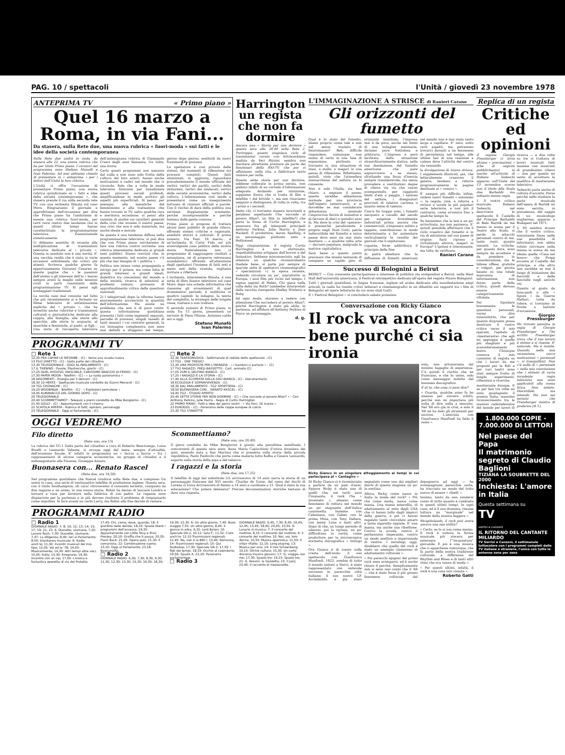PAG. 10 / spettacoli l'Unità / giovedì 23 novembre 1978
ANTEPRIMA TV « Primo piano »
Quel 16 marzo a Roma, in via Fani...
Da stasera, sulla Rete due, una nuova rubrica « fuori-moda » sui fatti e le idee della società contemporanea
Sulla Rete due andrà in onda, da stasera alle 22, una nuova rubrica che ha per titolo Primo piano. I curatori del programma sono Stefano Munafò e Ivan Palermo. Ad essi abbiamo chiesto di presentare in « anteprima » per i lettori dell'Unità la loro rubrica.
L'Unità ci offre l'occasione di presentare Primo piano, una nuova rubrica quindicinale su « fatti e idee della società contemporanea », che stasera prende il via sulla seconda rete TV, con una inchiesta filmata sul caso Moro. Ringraziamo il giornale e approfittiamo dell'occasione per dire che Primo piano ha l'ambizione di essere una rubrica fuori-moda, per certi versi contro due tendenze che in questi ultimi tempi hanno caratterizzato la programmazione televisiva. Esaminiamole sinteticamente.
1) Abbiamo assistito di recente alla moltiplicazione di trasmissioni televisive dedicate al « privato ». Questa in assoluto non è una novità. E' una vecchia realtà che è stata in varie occasioni sottolineata dai critici più attenti. Scriveva qualche giorno fa opportunamente Giovanni Cesareo su queste pagine che « le passioni dell'animo e gli interessi dell'io » hanno sempre avuto la meglio sulle tensioni civili in parti consistenti della programmazione TV. Si pensi agli sceneggiati tradizionali.
La novità caso mai consiste nel fatto che più recentemente si è formato un filone televisivo di enfatizzazione esplicita del « privato », che ha investito anche rubriche e trasmissioni culturali e giornalistiche dedicate alla coppia, alla famiglia, alle storie allo specchio, alle storie in acquario, al maschile e femminile, ai padri, ai figli... Una sorta di riscoperta televisiva dell'antesignana rubrica di Giampaolo Cresci degli anni Sessanta, Un volto, una storia.
Certo questi programmi non nascono dal nulla e non sono solo frutto della cultura dei loro autori: hanno anche motivazioni e radici nel mondo che ci circonda. Solo che a volte le mode televisive finiscono per banalizzare questi processi sociali profondi, amplificandone in modo acritico gli aspetti più superficiali. Si pensi, per esempio, alle tematiche del femminismo e alla trattazione che hanno trovato in TV, salvo qualche rara e meritoria eccezione; si pensi alla carenza di analisi sui caratteri generali della crisi che investe il nostro paese, una crisi che non è solo materiale, ma anche ideale e morale.
Se questa è una tendenza diffusa nella programmazione televisiva, si può dire che con Primo piano cercheremo di fare una rubrica contro corrente: una rubrica interamente dedicata ai grandi temi pubblici. Siamo convinti che, in questo momento, nel nostro paese c'è più che mai bisogno di « politica ».
Politica non intesa come propaganda o intrigo per il potere, ma come lotta di grandi interessi e grandi ideali, dialettica tra concezioni del mondo e della società, ricerca di soluzioni ai problemi comuni, processo di approfondimento critico delle questioni nazionali.
2) I telegiornali dopo la riforma hanno enormemente accresciuto la quantità dell'informazione. Ma esiste un problema che non è di poco conto: questa informazione quotidiana presenta i fatti come segmenti separati, parcelle di processi, singoli tasselli di tanti mosaici i cui contorni generali, la cui immagine complessiva non sono mai definiti e sfuggono nel tempo, giorno dopo giorno, sostituiti da nuovi frammenti di processi.
Lo spettatore è così privato delle sintesi, dei momenti di riflessione sui processi compiuti. Questi fatti atomizzati, in aggiunta, riguardano prevalentemente il mondo ufficiale dei vertici: vertici dei partiti, vertici delle istituzioni, vertici dei sindacati, vertici delle società economiche, vertici della cultura. L'informazione così tende a presentarsi come un inseguimento tortuoso di riunioni ufficiali e parole. Con il rischio di dare della politica una versione doppiamente scostante: perché incomprensibile e perché lontana dalla gente comune.
Primo piano si propone di trattare alcuni temi pubblici di grande rilievo, offrendo sintesi critiche e ragionate, antefatti storici e culturali. Il primo numero, Via Fani, 16 marzo... è un'inchiesta di Carlo Fido sul più sconvolgente caso politico della nostra storia. Naturalmente non ci proponiamo di raggiungere risultati a sensazione, né di proporre retroscena scandalistici: offrendo all'attenzione degli spettatori l'insieme di fatti noti e meno noti della vicenda, vogliamo invitare a riflettere.
L'inchiesta, interamente filmata, è una sorta di libro bianco televisivo sul caso Moro: dopo una scheda informativa che riassume gli avvenimenti di quel drammatico periodo, è suddivisa in quattro capitoli: le indagini, la teoria del complotto, la strategia delle brigate rosse, trattare o non trattare.
Il secondo numero di Primo piano, in onda fra 15 giorni, presenterà un servizio di Piero Ottone, Autunno caldo ieri e oggi.
Stefano Munafò
Ivan Palermo
Harrington un regista che non fa dormire
Ancora una « Storia per non dormire » questa sera alle 20,40 sulla Rete 2. Purtroppo, questo singolare ciclo di trasmissioni curato con hitchcockiana malizia da Veri Rizzini, sembra non meritare altrettante premure da parte dei funzionari della RAI-TV, che pur si affannano, nella vita, a fabbricare tanto rumore per nulla.
Queste sette storie per non dormire, sebbene collocate in prima serata, non godono infatti di un corredo d'informazioni adeguato. Andando per intuizione, sappiamo finora che si tratta di film e telefilm « del brivido », ma non riusciamo neppure a distinguere, di volta in volta, tra i primi e i secondi.
Detto ciò, ci troviamo stasera incuriositi e perplessi aspettando Che succede al povero Allan?, un film (o telefilm?) che porta la firma di Curtis Harrington, e annovera fra gli interpreti principali Anthony Perkins, Julie Harris e Joan Hackett. Il produttore, Aaron Spelling, è un personaggio piuttosto noto a Hollywood.
Oggi cinquantenne, il regista Curtis Harrington è uno sfortunato, rispettabilissimo artigiano dell'horror e del fantastico. Sebbene misconosciuto, egli ha ottenuto un qualche riconoscimento (badate bene, si parla pur sempre di sparute sette di spettatori cinematografici « specializzati ») in epoca recente, vedendo circolare un po', soprattutto in Europa, i suoi film più vicini nel tempo, I raptus segreti di Helen, Chi giace nella culla della zia Ruth? (ambedue interpretati dalla vecchia risorgente Shelley Winters) e Ruby.
Ad ogni modo, staremo a vedere con attenzione Che succederà al povero Allan?, poiché Harrington è stato già abile, in partenza, ad affidare all'Anthony Perkins di Psyco un personaggio.
d. g.
PROGRAMMI TV
□ Rete 1
12,30 PER CAPIRE LE RIFORME - (C) - Verso una scuola nuova
13 FILO DIRETTO - (C) - Dalla parte del cittadino
13,30 TELEGIORNALE - OGGI AL PARLAMENTO - (C)
17 IL TRENINO - Favole, filastrocche, giochi - (C)
17,25 QUEL RISSOSO, IRASCIBILE, CARISSIMO BRACCIO DI FERRO - (C)
17,30 PAPER MOON - Telefilm - (C) - « La ruota panoramica »
18 ARGOMENTI - Energia per il domani - (C)
18,30 10 HERTZ - Spettacolo musicale condotto da Gianni Morandi - (C)
19 TG1 CRONACHE - (C)
19,20 WOOBINDA - Telefilm - (C) - « Esplosioni pericolose »
19,45 ALMANACCO DEL GIORNO DOPO - (C)
20 TELEGIORNALE
20,40 SCOMMETTIAMO? - Telequiz a premi condotto da Mike Bongiorno - (C)
21,45 DOLLY - (C) - Appuntamenti con il cinema
22 SCATOLA APERTA - Rubrica di fatti, opinioni, personaggi
23 TELEGIORNALE - Oggi al Parlamento - (C)
□ Rete 2
12,30 TEATROMUSICA - Settimanale di notizie dello spettacolo - (C)
13 TG2 - ORE TREDICI
13,30 UNA PROPOSTA PER L'INFANZIA - « I bambini ci parlano » - (C)
17 TV2 RAGAZZI: FRED BASSETTO - Cart. animato (C)
17,05 ZUM IL DELFINO BIANCO - (C)
17,25 I RAGAZZI E LA STORIA - (C)
17,40 ALLA SCOPERTA DELLA GRU BIANCA - (C) - Documentario
18 ECOLOGIA E SOPRAVVIVENZA - (C)
18,30 DAL PARLAMENTO - TG2 SPORTSERA - (C)
18,50 BUONASERA CON... RENATO RASCEL - (C)
19,45 TG2 - STUDIO APERTO
20,40 SETTE STORIE PER NON DORMIRE - (C) « Che succede al povero Allan? » - Con Anthony Perkins, Julie Harris - Regia di Curtis Harrington
22 PRIMO PIANO - Fatti e idee dei giorni nostri - « Via Fani, 16 marzo »
23 EUROGOL - (C) - Panorama delle coppe europee di calcio
23,30 TG2 STANOTTE
OGGI VEDREMO
Filo diretto
(Rete uno, ore 13)
La rubrica del TG-1 Dalla parte del cittadino a cura di Roberto Bencivenga, Luisa Rivelli e Leonardo Valente, si occupa oggi del tema, sempre d'attualità, dell'evasione fiscale. E' infatti in programma un « faccia a faccia » fra i rappresentanti di alcune categorie economiche, un gruppo di cittadini e il sottosegretario alle Finanze, Giuseppe Azzaro.
Buonasera con... Renato Rascel
(Rete due, ore 18,50)
Nel programma quotidiano che Rascel conduce sulla Rete due, è compreso Un uomo in casa, una serie di ventiquattro telefilm di produzione inglese. Questa sera, con il titolo Southampton, oh cara! ritroveremo il consueto terzetto, composto da due ragazze e un uomo, in una nuova storia. Robin ha deciso di lasciare Londra e tornare a casa per lavorare nella fabbrica di suo padre. Le ragazze sono dispiaciute per la partenza e in più devono risolvere il problema di rimpiazzarlo come inquilino. Si farà avanti un certo Larry, ma Robin alla fine decide di restare...
Scommettiamo?
(Rete uno, ore 20,40)
Il gioco condotto da Mike Bongiorno è giunto alla penultima semifinale. I concorrenti di questa sera sono: Anna Maria Capicchioni (l'unica straniera dei quiz, essendo nata a San Marino) che si presenta sulla storia della piccola repubblica; Paolo Paolicchi che porta come materia tutto Kafka e Cesare Leonardo, esperto sulla storia della pipa e del tabacco.
I ragazzi e la storia
(Rete due, ore 17,25)
Il telefilm di oggi dal sottotitolo Un arcivescovo di 14 anni narra la storia di un personaggio francese del XVI secolo: Charles de Guise, del ramo dei duchi di Lorena si trova Arcivescovo di Reims a 14 anni e cardinale a 21. Qual è stata la sua educazione? Che potere deteneva? Precise documentazioni storiche tentano di dare una risposta.
PROGRAMMI RADIO
□ Radio 1
GIORNALE RADIO: 7; 8; 10; 12; 13; 14; 15; 17; 19; 21; 23. 6: Stanotte, stamane; 7,20: Lavoro flash; 7,30: Stanotte, stamane; 7,47: La diligenza; 8,40: Ieri al Parlamento; 8,50: Istantanea musicale; 9: Radio anch'io; 11,30: Incontri musicali del mio tipo; 12,05: Voi ed io '78; 14,05: Musicalmente; 14,30: Altri tempi altre voci; 15,05: Rally; 15,30: Errepiuno; 16,30: Incontro con un vip; 17,05: L'eroica e fantastica operetta di via del Pratello; 17,45: Chi, come, dove, quando; 18: Il giardino delle delizie; 18,35: Spazio libero i programmi dell'accesso; 19,35: Appuntamento con Little Tony e Elvis Presley; 20,10: Graffia che ti passa; 20,35: Flash Back; 21,05: Opera-quiz; 21,30: Il comunista; 22: Combinazione suono; 23,10: Oggi al Parlamento; 23,18: Buonanotte.
□ Radio 2
GIORNALE RADIO: 6,30; 7,30; 8,30; 9,30; 11,30; 12,30; 13,30; 15,30; 16,30; 18,30; 19,30; 22,30. 6: Un altro giorno; 7,40: Buon viaggio 7,55: Un altro giorno; 8,45: Il gianco in erba; 9,32: Lord Byron; 10: Speciale GR-2; 10,12: Sala F.; 11,32: C'ero anch'io; 12,10 Trasmissioni regionali; 12,45: No, non è la BBC!; 13,40: Romanza; 14: Trasmissioni regionali; 15: Qui Radiodue; 17,30: Speciale GR-2; 17,55: I figli dei tempi; 18,33: Occhio al calendario; 19,50: Spazio X; 22,20: Panorama parlamentare.
□ Radio 3
GIORNALE RADIO: 6,45; 7,30; 8,45; 10,45; 12,45; 13,45; 18,45; 20,45; 23,55. 6: Lunario in musica; 7: Il concerto del mattino; 8,15: Il concerto del mattino; 9: Il concerto del mattino; 10: Noi, voi, loro donna; 10,55: Musica operistica; 11,50: Il villan rifatto; 12,10: Long playing; 13: Musica per uno; 14: Il mio Schoenberg; 15,15: GR-tre cultura; 15,30: Un certo discorso musica giovani; 17: Si, viaggia con me; 17,30: Spazio tre; 19,15: Spazio tre; 21: G. Rossini: la Gazzetta; 23: Il jazz; 23,40: Il racconto di mezzanotte.
L'IMMAGINAZIONE A STRISCE di Ranieri Carano
Gli orizzonti del fumetto
Qual è lo stato del fumetto, inteso proprio come tale e non nel senso traslato di fotoromanzo? Beh, difficile rispondere, comunque non siamo di certo in una fase di espansione, piuttosto ci troviamo in una situazione di stasi, o stallo, o magari in una pausa di riflessione. Riflettiamo, quindi, visto che l'atmosfera sonnacchiosa del settore ce lo consente.
Non è solo l'Italia, sia ben chiaro, a segnare il passo; questo sarebbe abbastanza normale per una provincia dell'impero (americano), e si dovrebbe se mai considerare abbastanza anomalo l'improvviso fiorire di iniziative e di fervore di dieci o quindici anni fa. Ma dove la crisi del «genere» è pressoché paralizzante è proprio negli Stati Uniti, patria indiscutibile del fumetto e unico paese dove esso sia mai stato mestiere — e qualche volta arte — davvero popolare, malgrado la matrice capitalistica.
Sarà bene a questo punto precisare che stiamo tentando di compiere un rapido giro di orizzonte mondiale; l'impresa non è da poco, anche nei limiti di una indagine sommaria, diciamo pure frettolosa e arbitraria. L'impresa è però facilitata dalla situazione straordinariamente statica, nella sua desolazione, del fumetto americano che pare sopravvivere a se stesso, sfruttando una forza d'inerzia sempre considerevole, ma senza procedere a sostituzioni degne di rilievo via via che vanno scomparendo, per raggiunti limiti d'età o peggio, i santoni del settore, i disegnatori provvisti di relativo carisma o quanto meno di talento.
Com'è fin troppo noto, i fumetti nacquero a cavallo del secolo per esigenze brutalmente industriali prima ancora che commerciali; s'imposero subito a tappeto, contribuirono in modo determinante a far aumentare verticalmente le vendite dei giornali che li ospitavano.
cupante, forse addirittura il principio della fine.
Si potrà obiettare che la diffusione di fumetti americani nel mondo non è mai stata tanto larga e capillare. E' vero, sotto certi aspetti, ma potremmo trovarci davanti a un fenomeno di persistenza nel tempo, alle ultime fasi di una reazione a catena dove l'attività del centro sta cessando.
la divulgazione di nuove strisce. I supplementi illustrati, poi, che letteralmente crearono il genere, tendono a ridurre progressivamente le pagine destinate ai « comics ».
E' sempre più difficile, infine, vedere nuovi fumetti « autonomi »; la regola, cioè, è ridurre a strisce e tavole le più popolari serie televisive, e non più il contrario, come avveniva fino a qualche tempo fa.
So benissimo che la tesi è un po' arrischiata, ma non pazzesca. E' quindi possibile affermare che il ciclo creativo del fumetto è in via di estinzione nel suo paese di origine. Sarà ripreso e rivitalizzato altrove, magari in Europa? L'ipotesi è interessante, ma tutta da verificare.
Ranieri Carano
Successo di Bolognini a Beirut
BEIRUT — Con crescente partecipazione e interesse di pubblico sta svolgendosi a Beirut, nella West Hall dell'università americana, il Festival retrospettivo dedicato all'opera del regista Mauro Bolognini.
Tutti i giornali quotidiani, in lingua francese, inglese ed araba dedicano alla manifestazione ampi articoli; la radio ha riunito critici letterari e cinematografici in un dibattito sui rapporti tra i film di Bolognini ed opere letterarie da cui sono stati tratti.
Il « Festival Bolognini » si concluderà sabato prossimo.
Conversazione con Ricky Gianco
Il rock va ancora bene purché ci sia ironia
Ricky Gianco in un singolare atteggiamento ai tempi in cui partecipava al « Cantagiro »
suta, non attraversata dal minimo bagaglio di esperienza. C'è quindi il rischio che ne fruiscano, e che lo usino, solo come messaggio indotto dal business discografico.
E di te, che cosa ci puoi dire?
« Guarda, qualche anno fa ho smesso per sincero schifo, perché non mi importava più nulla di dire nulla a nessuno. Nel '68 ero già in crisi, e solo il '68 mi ha dato gli strumenti per uscirne. L'amicizia con Gianfranco Manfredi ha fatto il resto ».
Di Ricky Gianco si è ricominciato a parlare da un paio d'anni. Eppure Ricky è stato uno di quelli che, nei tardi anni Cinquanta, il rock l'ha « inventato », almeno come fenomeno di rottura nel mondo un po' stagnante dell'italica canzonetta. Insieme con Celentano, con Gaber, con la prima Mina, con Tony Dallara, con Jenny Luna e tanti altri. Dopo di che, un lungo periodo di silenzio, poi la ripresa, un po' difficoltosa in verità, come produttore per la microscopica etichetta discografica « Intingo ».
Ora Gianco è di nuovo sulla cresta dell'onda: il suo spettacolo con Gianfranco Manfredi, 1922: zombie di tutto il mondo unitevi a Nervi, è stato rappresentato con notevole successo in parecchie città italiane; il suo nuovo LP, Arcimboldo, è già stato segnalato come uno dei migliori dischi di questa stagione un po' in sordina.
Allora, Ricky, come nasce in Italia la moda del rock? « Più che come moda, nasce come mania. Una mania esterofila, di adattamento al mito degli USA che ci hanno tolto dagli impicci della guerra, e poi ci hanno regalato tanto cioccolato amaro e tante sigarette oppiate. E' una mania, ma anche una ribellione. Contro la scuola, contro il perbenismo imperante, contro un modo asettico e impersonale di vestire. I sociologi, oggi, direbbero che quello del rock è stato un esempio clamoroso di adattamento culturale ».
« Poi parecchi epigoni del primo rock sono scomparsi, ed è anche chiaro il perché. Semplicemente non si sono resi conto che il '68 — che è stato forse il più grosso fenomeno culturale dal dopoguerra ad oggi — ha scompaginato parecchie carte, ha tracciato un modo del tutto nuovo di essere « ribelli ».
tissimo, tanto da non rendersi conto di tutto quanto è cambiato in questi ultimi tempi. In ogni caso, ed è il suo dramma, rimane tuttora un "marginale" nel mondo della musica leggera ».
Ricapitolando, il rock può avere ancora una sua utilità?
« Certo, se lo si usa come mezzo. Il rock è tuttora la forma musicale più sincera per esternare l'"incazzatura" giovanile. E poi è una musica che ci appartiene comunque, che fa parte della nostra tradizione culturale, a differenza del Rhythm and Blues e di tanti altri ritmi che ora vanno di moda ».
« Per questi ultimi, infatti, il rock è una cosa non vissuta ».
Roberto Gatti
Replica di un regista
Critiche ed opinioni
Il regista Giorgio Pressburger ci invia alcune « precisazioni » (che di seguito pubblichiamo) in merito all'articolo di Rubens Tedeschi apparso sull'Unità del 13 novembre scorso con il titolo Alla Scala due Barbablù ma soltanto mezza regia.
1. Il vostro critico musicale, Rubens Tedeschi, nel descrivere lo spettacolo Il Castello del Principe Barbablù di Bela Bartók da me messo in scena per il Teatro alla Scala, si perde in attacchi personali contro di me, tanto rozzi, quanto inesatti. Le critiche, per quanto dure, sono sempre da accettare e da prendere in considerazione, ma le biliose offese, gratuite e volgari, per giunta basate su una totale mancanza di informazione, non fanno parte della critica, quindi devono essere categoricamente rifiutate.
Per liquidare brevemente le questioni personali, vorrei dire innanzitutto, che per quanto disprezzo possa mostrare il vostro critico verso il mio operato, l'epiteto di «mestierante» che egli mi appioppa è quello più sbagliato e più sconsideratamente lesivo. Chiunque conosca il mio cammino di regista sa che i lavori da me proposti per la RAI e per vari teatri sono stati sempre frutto di lunghi esperimenti, riflessioni e ricerche.
mestierante dunque. E se per ben tre volte mi sono guadagnato il premio Italia, massimo riconoscimento tra le stazioni radiotelevisive del mondo per lavori di ricerca — e due volte su tre si trattava di lavori musicali fatti insieme con musicisti di grandissimo rilievo — non per questo mi sento di accettare la qualifica di mestierante televisivo.
Tedeschi parla anche di cultura d'accatto. Forse perché nello studiare la parte musicale dell'opera di Bartók mi sono servito, in prevalenza, del saggio di un musicologo ungherese, apparso a Budapest nel 1971.
2. Mi sembra strano che il vostro critico, nonostante fosse nelle sue possibilità di informarsi, non abbia voluto ravvisare nella messa in scena da me ideata quella «Casa nel bosco» che Propp accosta al Castello del principe, e che altro non sarebbe se non il luogo di iniziazione dei fanciulli e delle fanciulle negli antichi riti.
Quanto al gusto da luna-park o alle « figure » da Guerre Stellari, tutte da ridere, ci troviamo di fronte a battute d'occasione.
Giorgio Pressburger
Ho trovato pessima la regia di Giorgio Pressburger e l'ho scritto. Pressburger trova che il suo lavoro è ottimo e si risente. E' naturale. Ma è inutile. Quando, nella mia recensione, cerco motivazioni « personali », si tranquillizzi. Non c'è nulla di « personale » nella mia convinzione che i sistemi di certa invadente regia televisiva non sono applicabili alla scena lirica. Non isolato. Discutibile, ma intendo. Ma non nei termini che Pressburger mostra di preferire (R.T.).
1.800.000 COPIE - 7.000.000 DI LETTORI
Nel paese del Papa
Il matrimonio segreto di Claudio Baglioni
TIZIANA LA SOUBRETTE DEL 2000
Inchiesta: L'amore in Italia
Questa settimana su
TV
sorrisi e canzoni
IL RITORNO DEL CANTANTE MILIARDO
TV Sorrisi e Canzoni, il settimanale tuttocolore con i programmi completi delle TV italiane e straniere, l'unico con tutte le antenne zona per zona